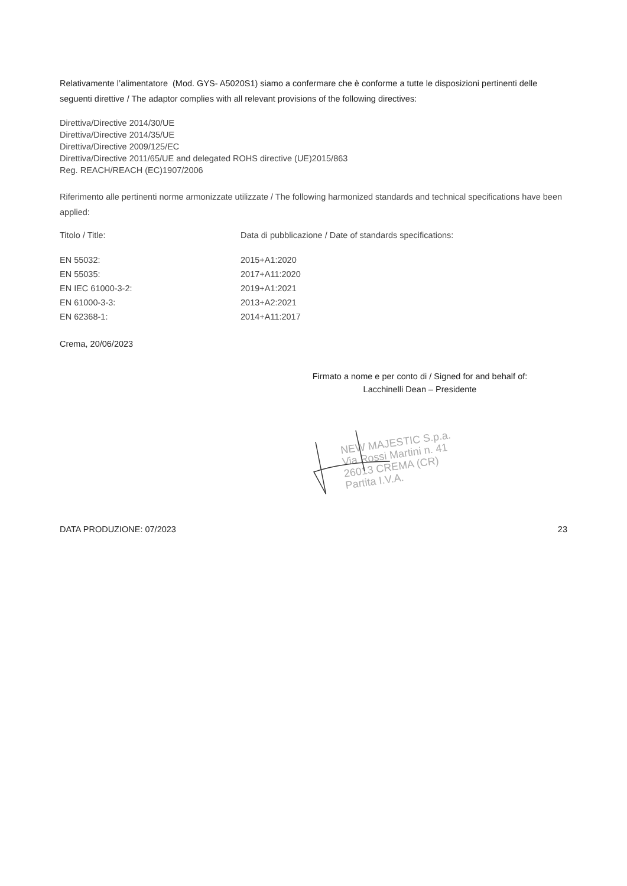Relativamente l’alimentatore (Mod. GYS- A5020S1) siamo a confermare che è conforme a tutte le disposizioni pertinenti delle seguenti direttive / The adaptor complies with all relevant provisions of the following directives:
Direttiva/Directive 2014/30/UE
Direttiva/Directive 2014/35/UE
Direttiva/Directive 2009/125/EC
Direttiva/Directive 2011/65/UE and delegated ROHS directive (UE)2015/863
Reg. REACH/REACH (EC)1907/2006
Riferimento alle pertinenti norme armonizzate utilizzate / The following harmonized standards and technical specifications have been applied:
| Titolo / Title: | Data di pubblicazione / Date of standards specifications: |
| EN 55032: | 2015+A1:2020 |
| EN 55035: | 2017+A11:2020 |
| EN IEC 61000-3-2: | 2019+A1:2021 |
| EN 61000-3-3: | 2013+A2:2021 |
| EN 62368-1: | 2014+A11:2017 |
Crema, 20/06/2023
Firmato a nome e per conto di / Signed for and behalf of:
Lacchinelli Dean – Presidente
NEW MAJESTIC S.p.a.
Via Rossi Martini n. 41
26013 CREMA (CR)
Partita I.V.A.
DATA PRODUZIONE: 07/2023 23